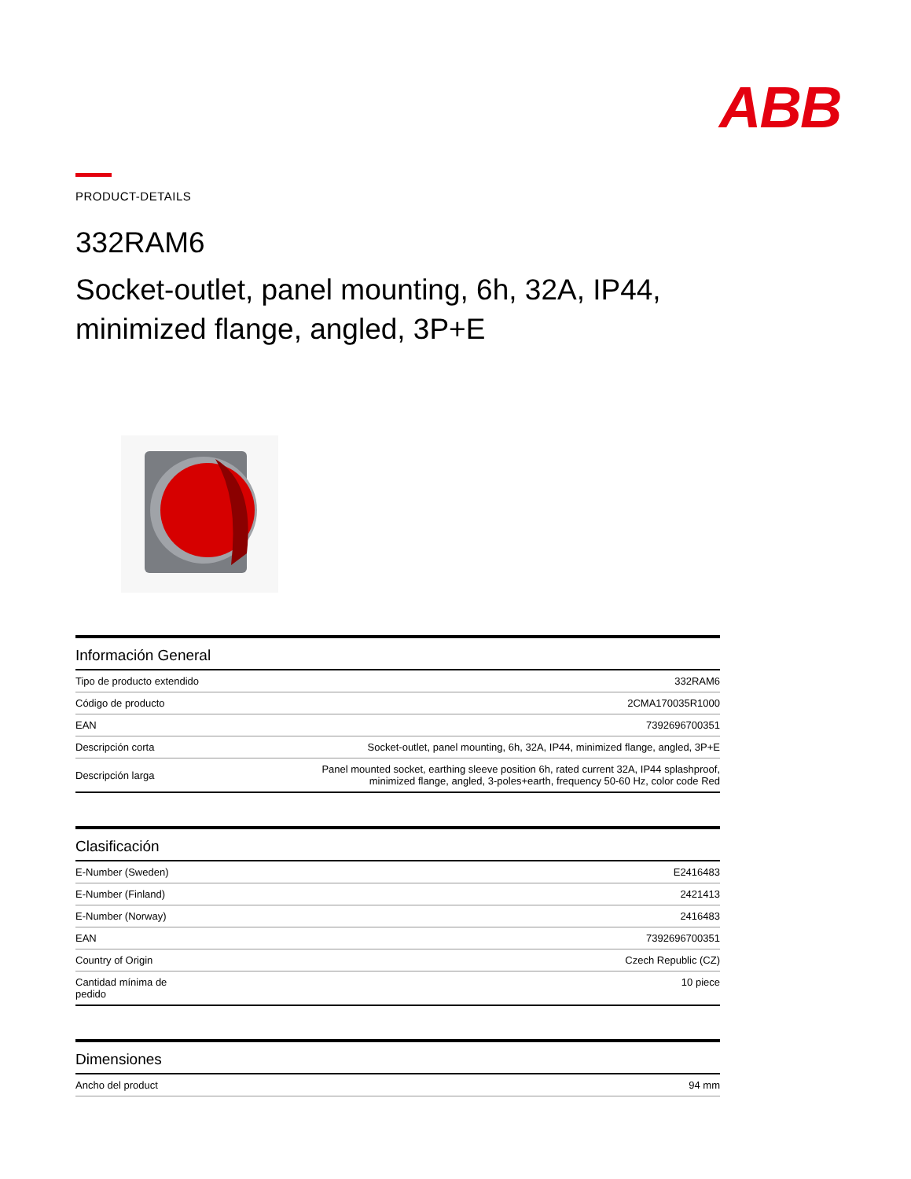ABB
PRODUCT-DETAILS
332RAM6
Socket-outlet, panel mounting, 6h, 32A, IP44, minimized flange, angled, 3P+E
| Información General | |
| --- | --- |
| Tipo de producto extendido | 332RAM6 |
| Código de producto | 2CMA170035R1000 |
| EAN | 7392696700351 |
| Descripción corta | Socket-outlet, panel mounting, 6h, 32A, IP44, minimized flange, angled, 3P+E |
| Descripción larga | Panel mounted socket, earthing sleeve position 6h, rated current 32A, IP44 splashproof, minimized flange, angled, 3-poles+earth, frequency 50-60 Hz, color code Red |
| Clasificación | |
| --- | --- |
| E-Number (Sweden) | E2416483 |
| E-Number (Finland) | 2421413 |
| E-Number (Norway) | 2416483 |
| EAN | 7392696700351 |
| Country of Origin | Czech Republic (CZ) |
| Cantidad mínima de pedido | 10 piece |
| Dimensiones | |
| --- | --- |
| Ancho del product | 94 mm |